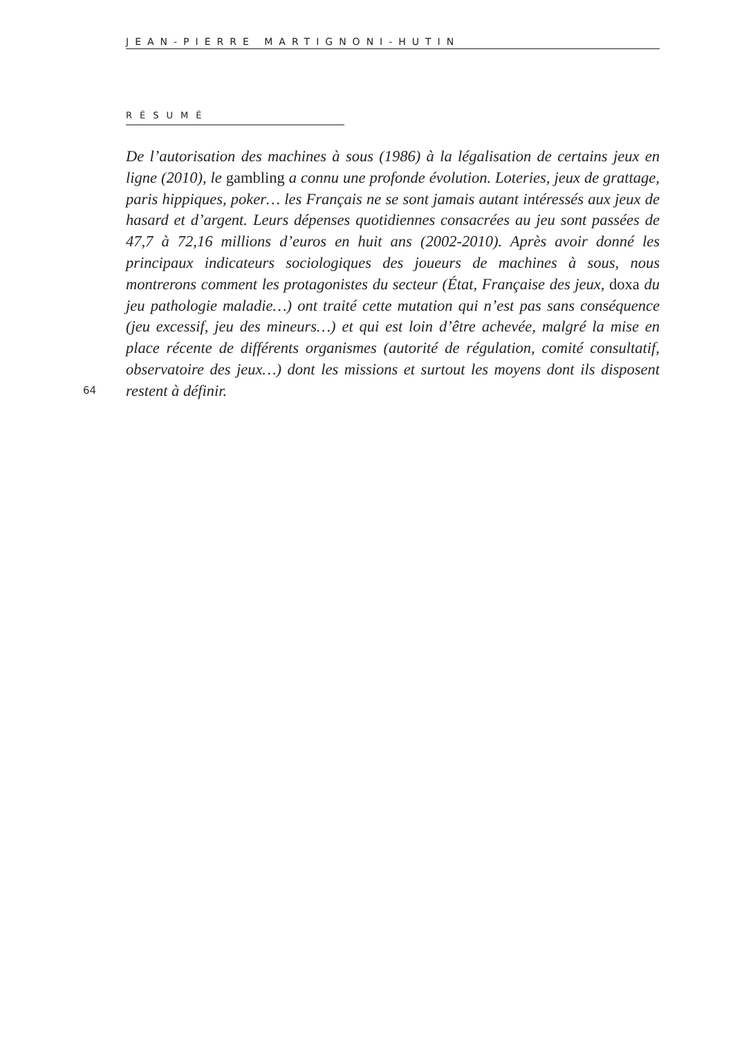JEAN-PIERRE MARTIGNONI-HUTIN
RÉSUMÉ
64
De l’autorisation des machines à sous (1986) à la légalisation de certains jeux en ligne (2010), le gambling a connu une profonde évolution. Loteries, jeux de grattage, paris hippiques, poker… les Français ne se sont jamais autant intéressés aux jeux de hasard et d’argent. Leurs dépenses quotidiennes consacrées au jeu sont passées de 47,7 à 72,16 millions d’euros en huit ans (2002-2010). Après avoir donné les principaux indicateurs sociologiques des joueurs de machines à sous, nous montrerons comment les protagonistes du secteur (État, Française des jeux, doxa du jeu pathologie maladie…) ont traité cette mutation qui n’est pas sans conséquence (jeu excessif, jeu des mineurs…) et qui est loin d’être achevée, malgré la mise en place récente de différents organismes (autorité de régulation, comité consultatif, observatoire des jeux…) dont les missions et surtout les moyens dont ils disposent restent à définir.